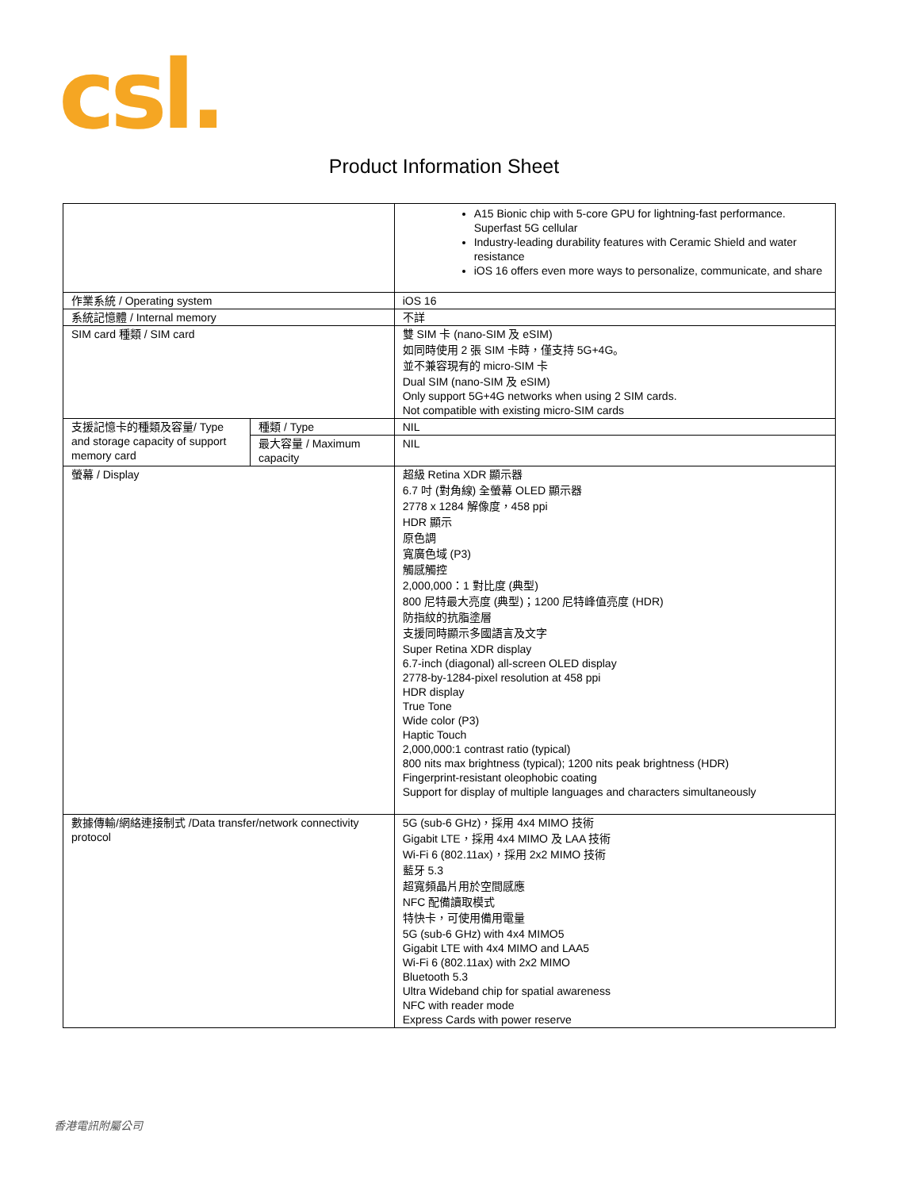csl.
Product Information Sheet
| | | A15 Bionic chip with 5-core GPU for lightning-fast performance. Superfast 5G cellular Industry-leading durability features with Ceramic Shield and water resistance iOS 16 offers even more ways to personalize, communicate, and share |
| 作業系統 / Operating system | | iOS 16 |
| 系統記憶體 / Internal memory | | 不詳 |
| SIM card 種類 / SIM card | | 雙 SIM 卡 (nano-SIM 及 eSIM) 如同時使用 2 張 SIM 卡時，僅支持 5G+4G。 並不兼容現有的 micro-SIM 卡 Dual SIM (nano-SIM 及 eSIM) Only support 5G+4G networks when using 2 SIM cards. Not compatible with existing micro-SIM cards |
| 支援記憶卡的種類及容量/ Type and storage capacity of support memory card | 種類 / Type | NIL |
| | 最大容量 / Maximum capacity | NIL |
| 螢幕 / Display | | 超級 Retina XDR 顯示器 6.7 吋 (對角線) 全螢幕 OLED 顯示器 2778 x 1284 解像度，458 ppi HDR 顯示 原色調 寬廣色域 (P3) 觸感觸控 2,000,000：1 對比度 (典型) 800 尼特最大亮度 (典型)；1200 尼特峰值亮度 (HDR) 防指紋的抗脂塗層 支援同時顯示多國語言及文字 Super Retina XDR display 6.7-inch (diagonal) all-screen OLED display 2778-by-1284-pixel resolution at 458 ppi HDR display True Tone Wide color (P3) Haptic Touch 2,000,000:1 contrast ratio (typical) 800 nits max brightness (typical); 1200 nits peak brightness (HDR) Fingerprint-resistant oleophobic coating Support for display of multiple languages and characters simultaneously |
| 數據傳輸/網絡連接制式 /Data transfer/network connectivity protocol | | 5G (sub-6 GHz)，採用 4x4 MIMO 技術 Gigabit LTE，採用 4x4 MIMO 及 LAA 技術 Wi-Fi 6 (802.11ax)，採用 2x2 MIMO 技術 藍牙 5.3 超寬頻晶片用於空間感應 NFC 配備讀取模式 特快卡，可使用備用電量 5G (sub-6 GHz) with 4x4 MIMO5 Gigabit LTE with 4x4 MIMO and LAA5 Wi-Fi 6 (802.11ax) with 2x2 MIMO Bluetooth 5.3 Ultra Wideband chip for spatial awareness NFC with reader mode Express Cards with power reserve |
香港電訊附屬公司